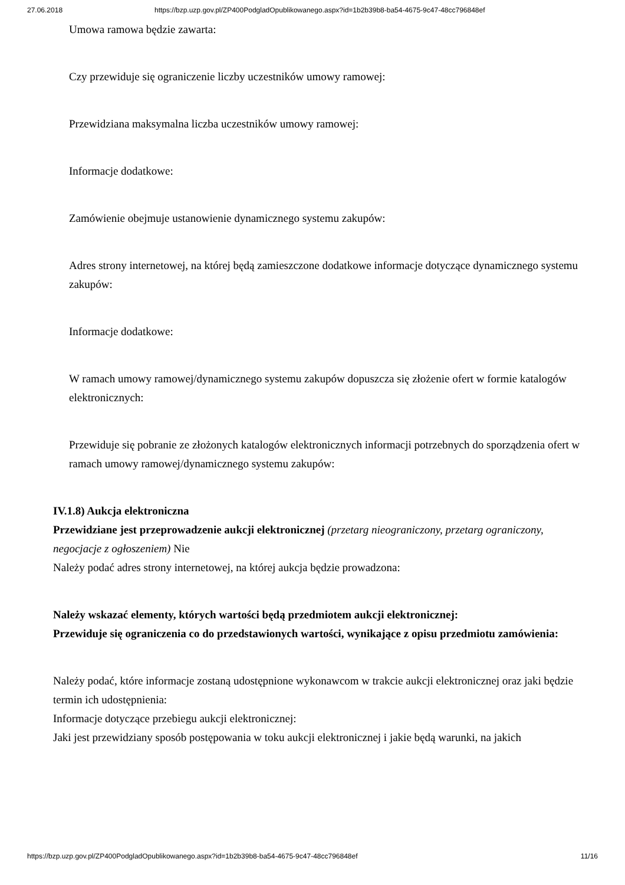27.06.2018 https://bzp.uzp.gov.pl/ZP400PodgladOpublikowanego.aspx?id=1b2b39b8-ba54-4675-9c47-48cc796848ef
Umowa ramowa będzie zawarta:
Czy przewiduje się ograniczenie liczby uczestników umowy ramowej:
Przewidziana maksymalna liczba uczestników umowy ramowej:
Informacje dodatkowe:
Zamówienie obejmuje ustanowienie dynamicznego systemu zakupów:
Adres strony internetowej, na której będą zamieszczone dodatkowe informacje dotyczące dynamicznego systemu zakupów:
Informacje dodatkowe:
W ramach umowy ramowej/dynamicznego systemu zakupów dopuszcza się złożenie ofert w formie katalogów elektronicznych:
Przewiduje się pobranie ze złożonych katalogów elektronicznych informacji potrzebnych do sporządzenia ofert w ramach umowy ramowej/dynamicznego systemu zakupów:
IV.1.8) Aukcja elektroniczna
Przewidziane jest przeprowadzenie aukcji elektronicznej (przetarg nieograniczony, przetarg ograniczony, negocjacje z ogłoszeniem) Nie
Należy podać adres strony internetowej, na której aukcja będzie prowadzona:
Należy wskazać elementy, których wartości będą przedmiotem aukcji elektronicznej:
Przewiduje się ograniczenia co do przedstawionych wartości, wynikające z opisu przedmiotu zamówienia:
Należy podać, które informacje zostaną udostępnione wykonawcom w trakcie aukcji elektronicznej oraz jaki będzie termin ich udostępnienia:
Informacje dotyczące przebiegu aukcji elektronicznej:
Jaki jest przewidziany sposób postępowania w toku aukcji elektronicznej i jakie będą warunki, na jakich
https://bzp.uzp.gov.pl/ZP400PodgladOpublikowanego.aspx?id=1b2b39b8-ba54-4675-9c47-48cc796848ef 11/16